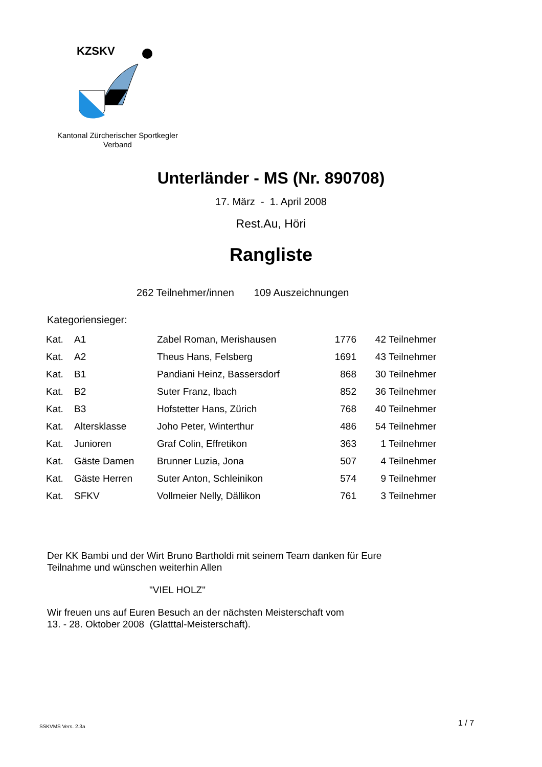KZSKV
Kantonal Zürcherischer Sportkegler
Verband
Unterländer - MS (Nr. 890708)
17. März - 1. April 2008
Rest.Au, Höri
Rangliste
262 Teilnehmer/innen 109 Auszeichnungen
Kategoriensieger:
| Kat. | A1 | Zabel Roman, Merishausen | 1776 | 42 | Teilnehmer |
| Kat. | A2 | Theus Hans, Felsberg | 1691 | 43 | Teilnehmer |
| Kat. | B1 | Pandiani Heinz, Bassersdorf | 868 | 30 | Teilnehmer |
| Kat. | B2 | Suter Franz, Ibach | 852 | 36 | Teilnehmer |
| Kat. | B3 | Hofstetter Hans, Zürich | 768 | 40 | Teilnehmer |
| Kat. | Altersklasse | Joho Peter, Winterthur | 486 | 54 | Teilnehmer |
| Kat. | Junioren | Graf Colin, Effretikon | 363 | 1 | Teilnehmer |
| Kat. | Gäste Damen | Brunner Luzia, Jona | 507 | 4 | Teilnehmer |
| Kat. | Gäste Herren | Suter Anton, Schleinikon | 574 | 9 | Teilnehmer |
| Kat. | SFKV | Vollmeier Nelly, Dällikon | 761 | 3 | Teilnehmer |
Der KK Bambi und der Wirt Bruno Bartholdi mit seinem Team danken für Eure
Teilnahme und wünschen weiterhin Allen
"VIEL HOLZ"
Wir freuen uns auf Euren Besuch an der nächsten Meisterschaft vom
13. - 28. Oktober 2008 (Glatttal-Meisterschaft).
SSKVMS Vers. 2.3a 1 / 7